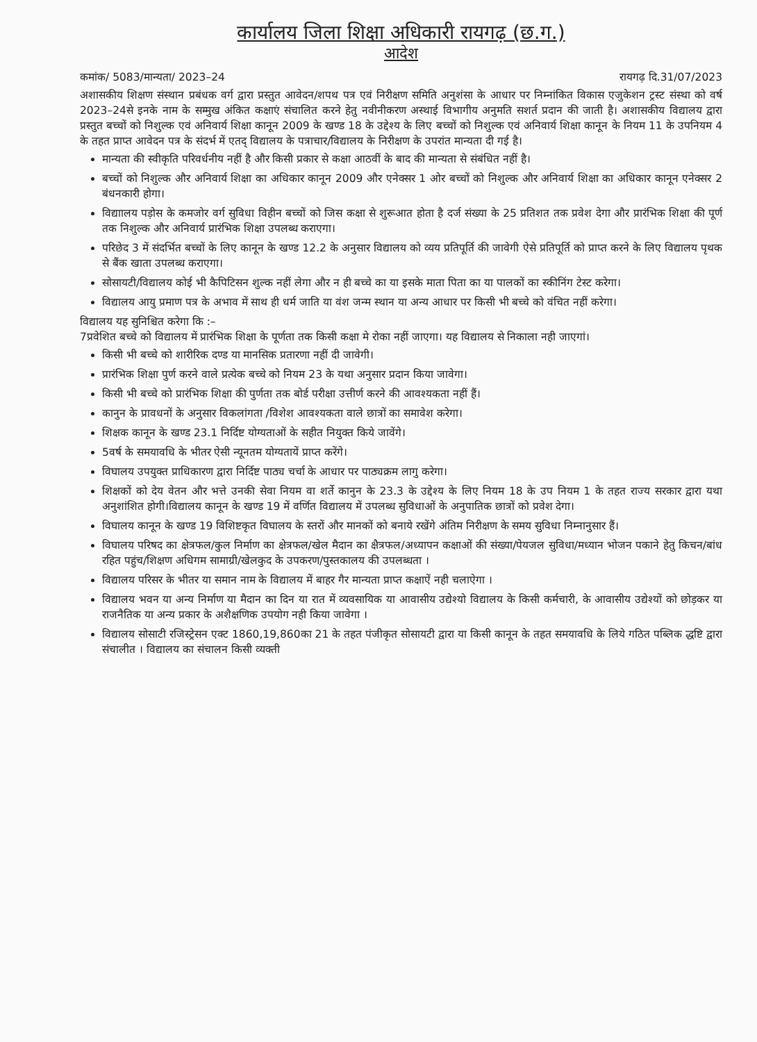कार्यालय जिला शिक्षा अधिकारी रायगढ़ (छ.ग.)
आदेश
कमांक/ 5083/मान्यता/ 2023–24 रायगढ़ दि.31/07/2023
अशासकीय शिक्षण संस्थान प्रबंधक वर्ग द्वारा प्रस्तुत आवेदन/शपथ पत्र एवं निरीक्षण समिति अनुशंसा के आधार पर निम्नांकित विकास एजुकेशन ट्रस्ट संस्था को वर्ष 2023–24से इनके नाम के सम्मुख अंकित कक्षाएं संचालित करने हेतु नवीनीकरण अस्थाई विभागीय अनुमति सशर्त प्रदान की जाती है। अशासकीय विद्यालय द्वारा प्रस्तुत बच्चों को निशुल्क एवं अनिवार्य शिक्षा कानून 2009 के खण्ड 18 के उद्देश्य के लिए बच्चों को निशुल्क एवं अनिवार्य शिक्षा कानून के नियम 11 के उपनियम 4 के तहत प्राप्त आवेदन पत्र के संदर्भ में एतद् विद्यालय के पत्राचार/विद्यालय के निरीक्षण के उपरांत मान्यता दी गई है।
मान्यता की स्वीकृति परिवर्धनीय नहीं है और किसी प्रकार से कक्षा आठवीं के बाद की मान्यता से संबंधित नहीं है।
बच्चों को निशुल्क और अनिवार्य शिक्षा का अधिकार कानून 2009 और एनेक्सर 1 ओर बच्चों को निशुल्क और अनिवार्य शिक्षा का अधिकार कानून एनेक्सर 2 बंधनकारी होगा।
विद्याालय पड़ोस के कमजोर वर्ग सुविधा विहीन बच्चों को जिस कक्षा से शुरूआत होता है दर्ज संख्या के 25 प्रतिशत तक प्रवेश देगा और प्रारंभिक शिक्षा की पूर्ण तक निशुल्क और अनिवार्य प्रारंभिक शिक्षा उपलब्ध कराएगा।
परिछेद 3 में संदर्भित बच्चों के लिए कानून के खण्ड 12.2 के अनुसार विद्यालय को व्यय प्रतिपूर्ति की जावेगी ऐसे प्रतिपूर्ति को प्राप्त करने के लिए विद्यालय पृथक से बैंक खाता उपलब्ध कराएगा।
सोसायटी/विद्यालय कोई भी कैपिटिसन शुल्क नहीं लेगा और न ही बच्चे का या इसके माता पिता का या पालकों का स्कीनिंग टेस्ट करेगा।
विद्यालय आयु प्रमाण पत्र के अभाव में साथ ही धर्म जाति या वंश जन्म स्थान या अन्य आधार पर किसी भी बच्चे को वंचित नहीं करेगा।
विद्यालय यह सुनिश्चित करेगा कि :–
7प्रवेशित बच्चे को विद्यालय में प्रारंभिक शिक्षा के पूर्णता तक किसी कक्षा मे रोका नहीं जाएगा। यह विद्यालय से निकाला नही जाएगां।
किसी भी बच्चे को शारीरिक दण्ड या मानसिक प्रतारणा नहीं दी जावेगी।
प्रारंभिक शिक्षा पुर्ण करने वाले प्रत्येक बच्चे को नियम 23 के यथा अनुसार प्रदान किया जावेगा।
किसी भी बच्चे को प्रारंभिक शिक्षा की पुर्णता तक बोर्ड परीक्षा उत्तीर्ण करने की आवश्यकता नहीं हैं।
कानुन के प्रावधनों के अनुसार विकलांगता /विशेश आवश्यकता वाले छात्रों का समावेश करेगा।
शिक्षक कानून के खण्ड 23.1 निर्दिष्ट योग्यताओं के सहीत नियुक्त किये जावेंगे।
5वर्ष के समयावधि के भीतर ऐसी न्यूनतम योग्यतायें प्राप्त करेंगे।
विघालय उपयुक्त प्राधिकारण द्वारा निर्दिष्ट पाठ्य चर्चा के आधार पर पाठ्यक्रम लागु करेगा।
शिक्षकों को देय वेतन और भत्ते उनकी सेवा नियम वा शर्ते कानुन के 23.3 के उद्देश्य के लिए नियम 18 के उप नियम 1 के तहत राज्य सरकार द्वारा यथा अनुशांशित होगी।विद्यालय कानून के खण्ड 19 में वर्णित विद्यालय में उपलब्ध सुविधाओं के अनुपातिक छात्रों को प्रवेश देगा।
विघालय कानून के खण्ड 19 विशिष्टकृत विघालय के स्तरों और मानकों को बनाये रखेंगे अंतिम निरीक्षण के समय सुविधा निम्नानुसार हैं।
विघालय परिषद का क्षेत्रफल/कुल निर्माण का क्षेत्रफल/खेल मैदान का क्षैत्रफल/अध्यापन कक्षाओं की संख्या/पेयजल सुविधा/मध्यान भोजन पकाने हेतु किचन/बांध रहित पहुंच/शिक्षण अधिगम सामाग्री/खेलकुद के उपकरण/पुस्तकालय की उपलब्धता ।
विद्यालय परिसर के भीतर या समान नाम के विद्यालय में बाहर गैर मान्यता प्राप्त कक्षाऐं नही चलाऐगा ।
विद्यालय भवन या अन्य निर्माण या मैदान का दिन या रात में व्यवसायिक या आवासीय उद्येश्यो विद्यालय के किसी कर्मचारी, के आवासीय उद्येश्यों को छोड़कर या राजनैतिक या अन्य प्रकार के अशैक्षणिक उपयोग नही किया जावेगा ।
विद्यालय सोसाटी रजिस्ट्रेसन एक्ट 1860,19,860का 21 के तहत पंजीकृत सोसायटी द्वारा या किसी कानून के तहत समयावधि के लिये गठित पब्लिक द्धष्टि द्वारा संचालीत । विद्यालय का संचालन किसी व्यक्ती